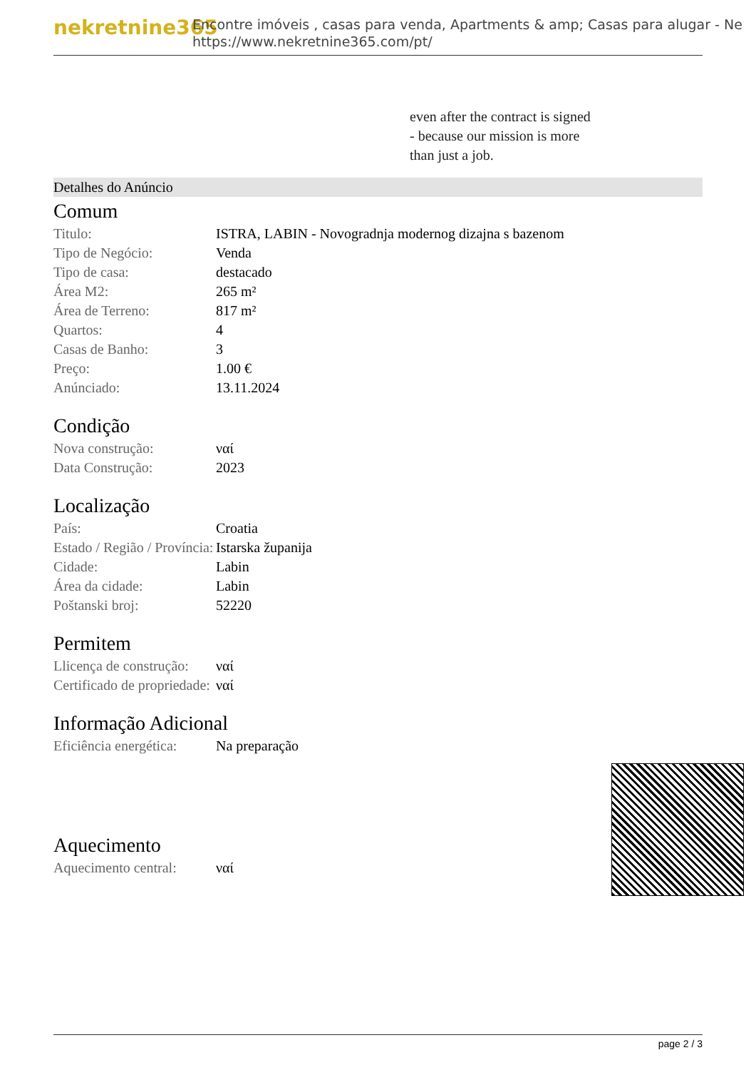nekretnine365
Encontre imóveis , casas para venda, Apartments & amp; Casas para alugar - Ne
https://www.nekretnine365.com/pt/
even after the contract is signed
- because our mission is more
than just a job.
Detalhes do Anúncio
Comum
| Titulo: | ISTRA, LABIN - Novogradnja modernog dizajna s bazenom |
| Tipo de Negócio: | Venda |
| Tipo de casa: | destacado |
| Área M2: | 265 m² |
| Área de Terreno: | 817 m² |
| Quartos: | 4 |
| Casas de Banho: | 3 |
| Preço: | 1.00 € |
| Anúnciado: | 13.11.2024 |
Condição
| Nova construção: | ναί |
| Data Construção: | 2023 |
Localização
| País: | Croatia |
| Estado / Região / Província: | Istarska županija |
| Cidade: | Labin |
| Área da cidade: | Labin |
| Poštanski broj: | 52220 |
Permitem
| Llicença de construção: | ναί |
| Certificado de propriedade: | ναί |
Informação Adicional
| Eficiência energética: | Na preparação |
Aquecimento
| Aquecimento central: | ναί |
page 2 / 3